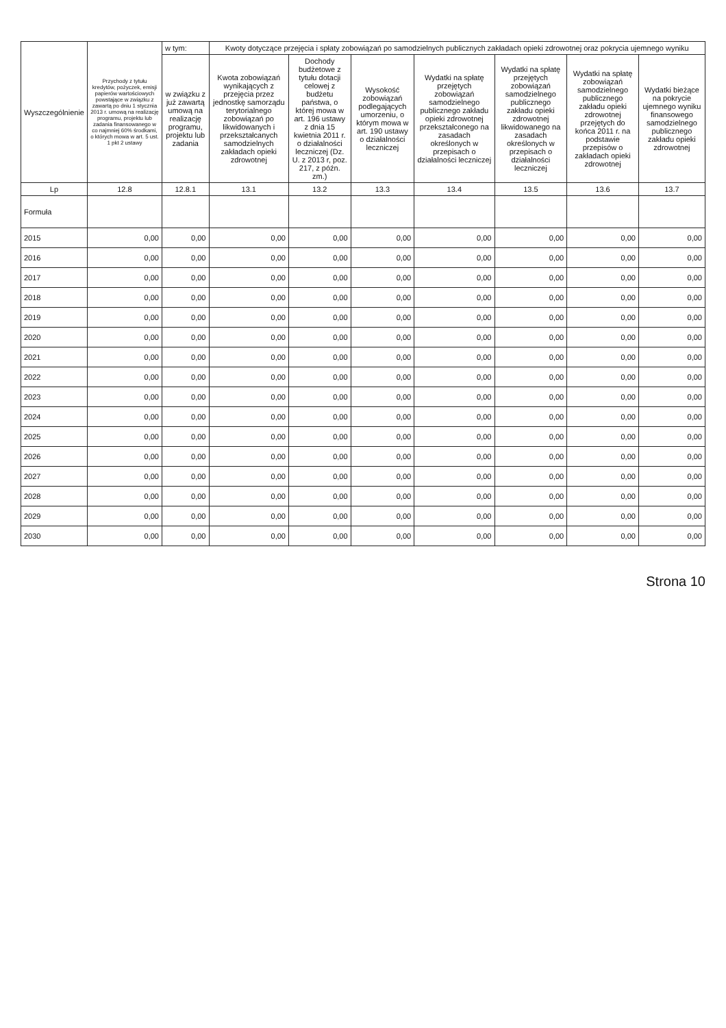| Wyszczególnienie | Przychody z tytułu kredytów, pożyczek, emisji papierów wartościowych powstające w związku z zawartą po dniu 1 stycznia 2013 r. umową na realizację programu, projektu lub zadania finansowanego w co najmniej 60% środkami, o których mowa w art. 5 ust. 1 pkt 2 ustawy | w tym: | Kwoty dotyczące przejęcia i spłaty zobowiązań po samodzielnych publicznych zakładach opieki zdrowotnej oraz pokrycia ujemnego wyniku | | | | | | |
| --- | --- | --- | --- | --- | --- | --- | --- | --- | --- |
| | | w związku z już zawartą umową na realizację programu, projektu lub zadania | Kwota zobowiązań wynikających z przejęcia przez jednostkę samorządu terytorialnego zobowiązań po likwidowanych i przekształcanych samodzielnych zakładach opieki zdrowotnej | Dochody budżetowe z tytułu dotacji celowej z budżetu państwa, o której mowa w art. 196 ustawy z dnia 15 kwietnia 2011 r. o działalności leczniczej (Dz. U. z 2013 r, poz. 217, z późn. zm.) | Wysokość zobowiązań podlegających umorzeniu, o którym mowa w art. 190 ustawy o działalności leczniczej | Wydatki na spłatę przejętych zobowiązań samodzielnego publicznego zakładu opieki zdrowotnej przekształconego na zasadach określonych w przepisach o działalności leczniczej | Wydatki na spłatę przejętych zobowiązań samodzielnego publicznego zakładu opieki zdrowotnej likwidowanego na zasadach określonych w przepisach o działalności leczniczej | Wydatki na spłatę zobowiązań samodzielnego publicznego zakładu opieki zdrowotnej przejętych do końca 2011 r. na podstawie przepisów o zakładach opieki zdrowotnej | Wydatki bieżące na pokrycie ujemnego wyniku finansowego samodzielnego publicznego zakładu opieki zdrowotnej |
| Lp | 12.8 | 12.8.1 | 13.1 | 13.2 | 13.3 | 13.4 | 13.5 | 13.6 | 13.7 |
| Formuła | | | | | | | | | |
| 2015 | 0,00 | 0,00 | 0,00 | 0,00 | 0,00 | 0,00 | 0,00 | 0,00 | 0,00 |
| 2016 | 0,00 | 0,00 | 0,00 | 0,00 | 0,00 | 0,00 | 0,00 | 0,00 | 0,00 |
| 2017 | 0,00 | 0,00 | 0,00 | 0,00 | 0,00 | 0,00 | 0,00 | 0,00 | 0,00 |
| 2018 | 0,00 | 0,00 | 0,00 | 0,00 | 0,00 | 0,00 | 0,00 | 0,00 | 0,00 |
| 2019 | 0,00 | 0,00 | 0,00 | 0,00 | 0,00 | 0,00 | 0,00 | 0,00 | 0,00 |
| 2020 | 0,00 | 0,00 | 0,00 | 0,00 | 0,00 | 0,00 | 0,00 | 0,00 | 0,00 |
| 2021 | 0,00 | 0,00 | 0,00 | 0,00 | 0,00 | 0,00 | 0,00 | 0,00 | 0,00 |
| 2022 | 0,00 | 0,00 | 0,00 | 0,00 | 0,00 | 0,00 | 0,00 | 0,00 | 0,00 |
| 2023 | 0,00 | 0,00 | 0,00 | 0,00 | 0,00 | 0,00 | 0,00 | 0,00 | 0,00 |
| 2024 | 0,00 | 0,00 | 0,00 | 0,00 | 0,00 | 0,00 | 0,00 | 0,00 | 0,00 |
| 2025 | 0,00 | 0,00 | 0,00 | 0,00 | 0,00 | 0,00 | 0,00 | 0,00 | 0,00 |
| 2026 | 0,00 | 0,00 | 0,00 | 0,00 | 0,00 | 0,00 | 0,00 | 0,00 | 0,00 |
| 2027 | 0,00 | 0,00 | 0,00 | 0,00 | 0,00 | 0,00 | 0,00 | 0,00 | 0,00 |
| 2028 | 0,00 | 0,00 | 0,00 | 0,00 | 0,00 | 0,00 | 0,00 | 0,00 | 0,00 |
| 2029 | 0,00 | 0,00 | 0,00 | 0,00 | 0,00 | 0,00 | 0,00 | 0,00 | 0,00 |
| 2030 | 0,00 | 0,00 | 0,00 | 0,00 | 0,00 | 0,00 | 0,00 | 0,00 | 0,00 |
Strona 10